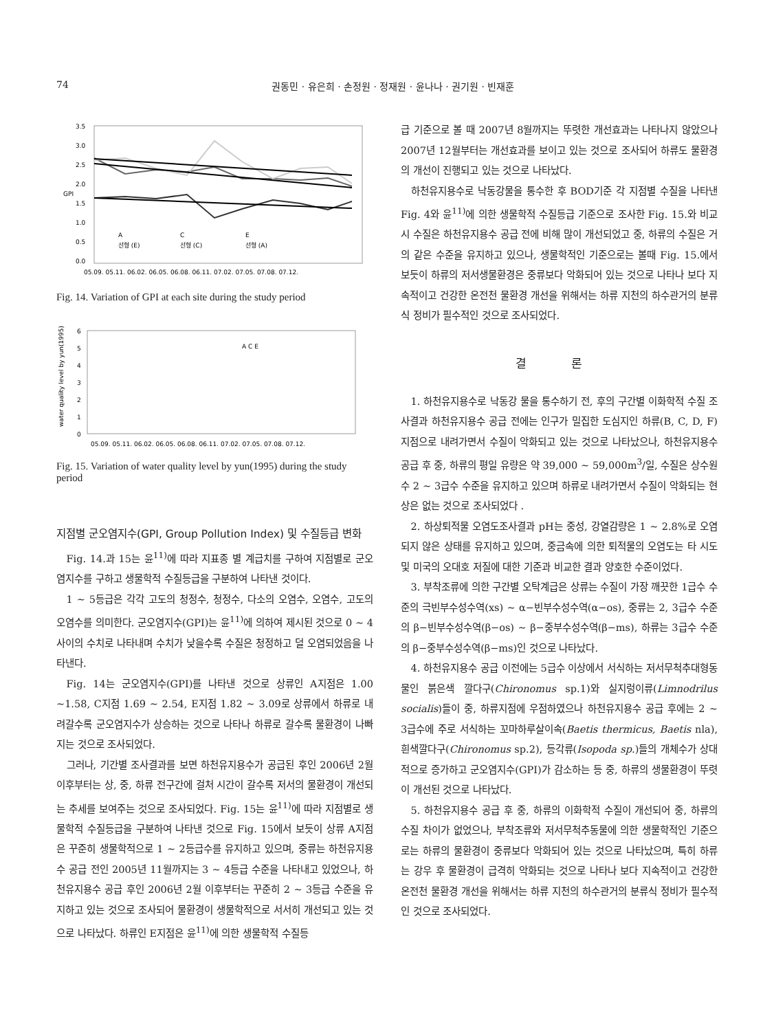74 권동민 · 유은희 · 손정원 · 정재원 · 윤나나 · 권기원 · 빈재훈
3.5
3.0
2.5
2.0
1.5
1.0
0.5
0.0
GPI
A
C
E
선형 (E)
선형 (C)
선형 (A)
05.09. 05.11. 06.02. 06.05. 06.08. 06.11. 07.02. 07.05. 07.08. 07.12.
Fig. 14. Variation of GPI at each site during the study period
A C E
6
5
4
3
2
1
0
water quality level by yun(1995)
05.09. 05.11. 06.02. 06.05. 06.08. 06.11. 07.02. 07.05. 07.08. 07.12.
Fig. 15. Variation of water quality level by yun(1995) during the study period
지점별 군오염지수(GPI, Group Pollution Index) 및 수질등급 변화
Fig. 14.과 15는 윤<sup>11)</sup>에 따라 지표종 별 계급치를 구하여 지점별로 군오염지수를 구하고 생물학적 수질등급을 구분하여 나타낸 것이다.
1 ~ 5등급은 각각 고도의 청정수, 청정수, 다소의 오염수, 오염수, 고도의 오염수를 의미한다. 군오염지수(GPI)는 윤<sup>11)</sup>에 의하여 제시된 것으로 0 ~ 4사이의 수치로 나타내며 수치가 낮을수록 수질은 청정하고 덜 오염되었음을 나타낸다.
Fig. 14는 군오염지수(GPI)를 나타낸 것으로 상류인 A지점은 1.00 ~1.58, C지점 1.69 ~ 2.54, E지점 1.82 ~ 3.09로 상류에서 하류로 내려갈수록 군오염지수가 상승하는 것으로 나타나 하류로 갈수록 물환경이 나빠지는 것으로 조사되었다.
그러나, 기간별 조사결과를 보면 하천유지용수가 공급된 후인 2006년 2월 이후부터는 상, 중, 하류 전구간에 걸처 시간이 갈수록 저서의 물환경이 개선되는 추세를 보여주는 것으로 조사되었다. Fig. 15는 윤<sup>11)</sup>에 따라 지점별로 생물학적 수질등급을 구분하여 나타낸 것으로 Fig. 15에서 보듯이 상류 A지점은 꾸준히 생물학적으로 1 ~ 2등급수를 유지하고 있으며, 중류는 하천유지용수 공급 전인 2005년 11월까지는 3 ~ 4등급 수준을 나타내고 있었으나, 하천유지용수 공급 후인 2006년 2월 이후부터는 꾸준히 2 ~ 3등급 수준을 유지하고 있는 것으로 조사되어 물환경이 생물학적으로 서서히 개선되고 있는 것으로 나타났다. 하류인 E지점은 윤<sup>11)</sup>에 의한 생물학적 수질등
급 기준으로 볼 때 2007년 8월까지는 뚜렷한 개선효과는 나타나지 않았으나 2007년 12월부터는 개선효과를 보이고 있는 것으로 조사되어 하류도 물환경의 개선이 진행되고 있는 것으로 나타났다.
하천유지용수로 낙동강물을 통수한 후 BOD기준 각 지점별 수질을 나타낸 Fig. 4와 윤<sup>11)</sup>에 의한 생물학적 수질등급 기준으로 조사한 Fig. 15.와 비교 시 수질은 하천유지용수 공급 전에 비해 많이 개선되었고 중, 하류의 수질은 거의 같은 수준을 유지하고 있으나, 생물학적인 기준으로는 볼때 Fig. 15.에서 보듯이 하류의 저서생물환경은 중류보다 악화되어 있는 것으로 나타나 보다 지속적이고 건강한 온전천 물환경 개선을 위해서는 하류 지천의 하수관거의 분류식 정비가 필수적인 것으로 조사되었다.
결 론
1. 하천유지용수로 낙동강 물을 통수하기 전, 후의 구간별 이화학적 수질 조사결과 하천유지용수 공급 전에는 인구가 밀집한 도심지인 하류(B, C, D, F)지점으로 내려가면서 수질이 악화되고 있는 것으로 나타났으나, 하천유지용수 공급 후 중, 하류의 평일 유량은 약 39,000 ~ 59,000m<sup>3</sup>/일, 수질은 상수원수 2 ~ 3급수 수준을 유지하고 있으며 하류로 내려가면서 수질이 악화되는 현상은 없는 것으로 조사되었다 .
2. 하상퇴적물 오염도조사결과 pH는 중성, 강열감량은 1 ~ 2.8%로 오염되지 않은 상태를 유지하고 있으며, 중금속에 의한 퇴적물의 오염도는 타 시도 및 미국의 오대호 저질에 대한 기준과 비교한 결과 양호한 수준이었다.
3. 부착조류에 의한 구간별 오탁계급은 상류는 수질이 가장 깨끗한 1급수 수준의 극빈부수성수역(xs) ~ α−빈부수성수역(α−os), 중류는 2, 3급수 수준의 β−빈부수성수역(β−os) ~ β−중부수성수역(β−ms), 하류는 3급수 수준의 β−중부수성수역(β−ms)인 것으로 나타났다.
4. 하천유지용수 공급 이전에는 5급수 이상에서 서식하는 저서무척추대형동물인 붉은색 깔다구(Chironomus sp.1)와 실지렁이류(Limnodrilus socialis)들이 중, 하류지점에 우점하였으나 하천유지용수 공급 후에는 2 ~ 3급수에 주로 서식하는 꼬마하루살이속(Baetis thermicus, Baetis nla), 흰색깔다구(Chironomus sp.2), 등각류(Isopoda sp.)들의 개체수가 상대적으로 증가하고 군오염지수(GPI)가 감소하는 등 중, 하류의 생물환경이 뚜렷이 개선된 것으로 나타났다.
5. 하천유지용수 공급 후 중, 하류의 이화학적 수질이 개선되어 중, 하류의 수질 차이가 없었으나, 부착조류와 저서무척추동물에 의한 생물학적인 기준으로는 하류의 물환경이 중류보다 악화되어 있는 것으로 나타났으며, 특히 하류는 강우 후 물환경이 급격히 악화되는 것으로 나타나 보다 지속적이고 건강한 온전천 물환경 개선을 위해서는 하류 지천의 하수관거의 분류식 정비가 필수적인 것으로 조사되었다.